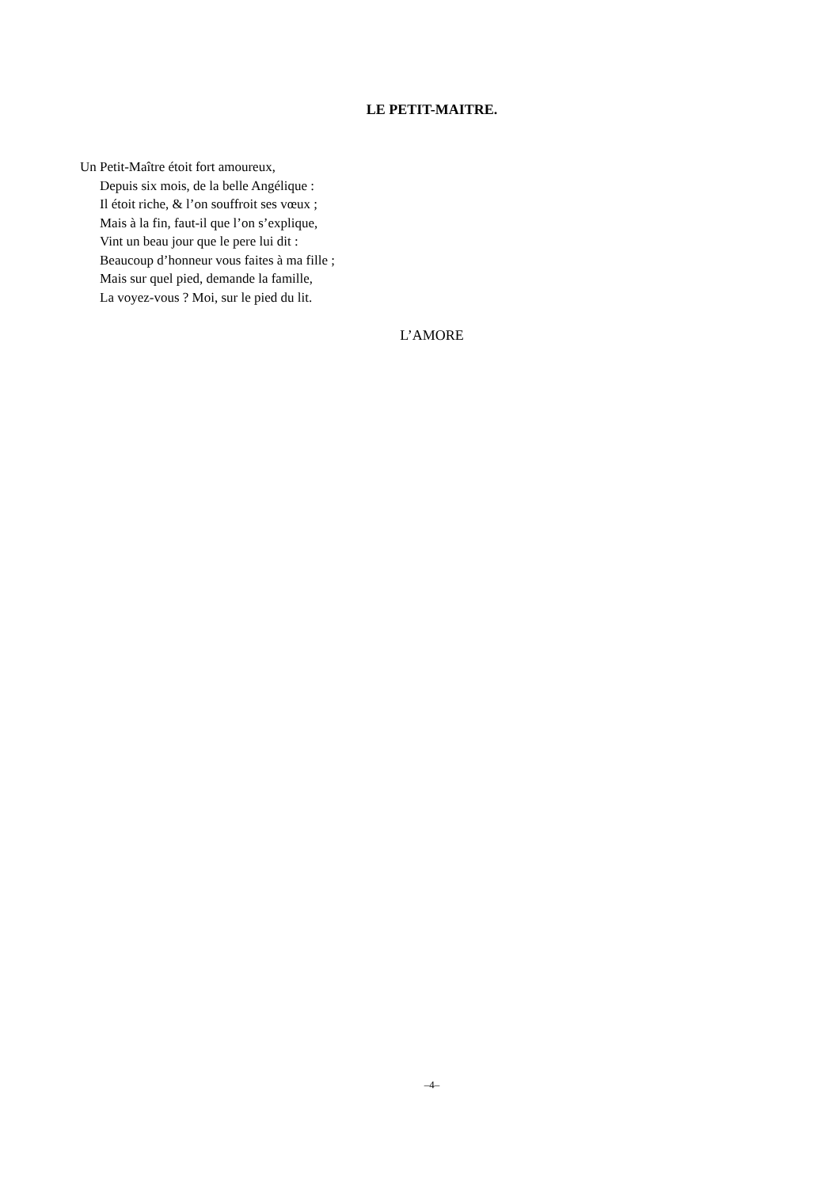LE PETIT-MAITRE.
Un Petit-Maître étoit fort amoureux,
Depuis six mois, de la belle Angélique :
Il étoit riche, & l’on souffroit ses vœux ;
Mais à la fin, faut-il que l’on s’explique,
Vint un beau jour que le pere lui dit :
Beaucoup d’honneur vous faites à ma fille ;
Mais sur quel pied, demande la famille,
La voyez-vous ? Moi, sur le pied du lit.
L’AMORE
–4–